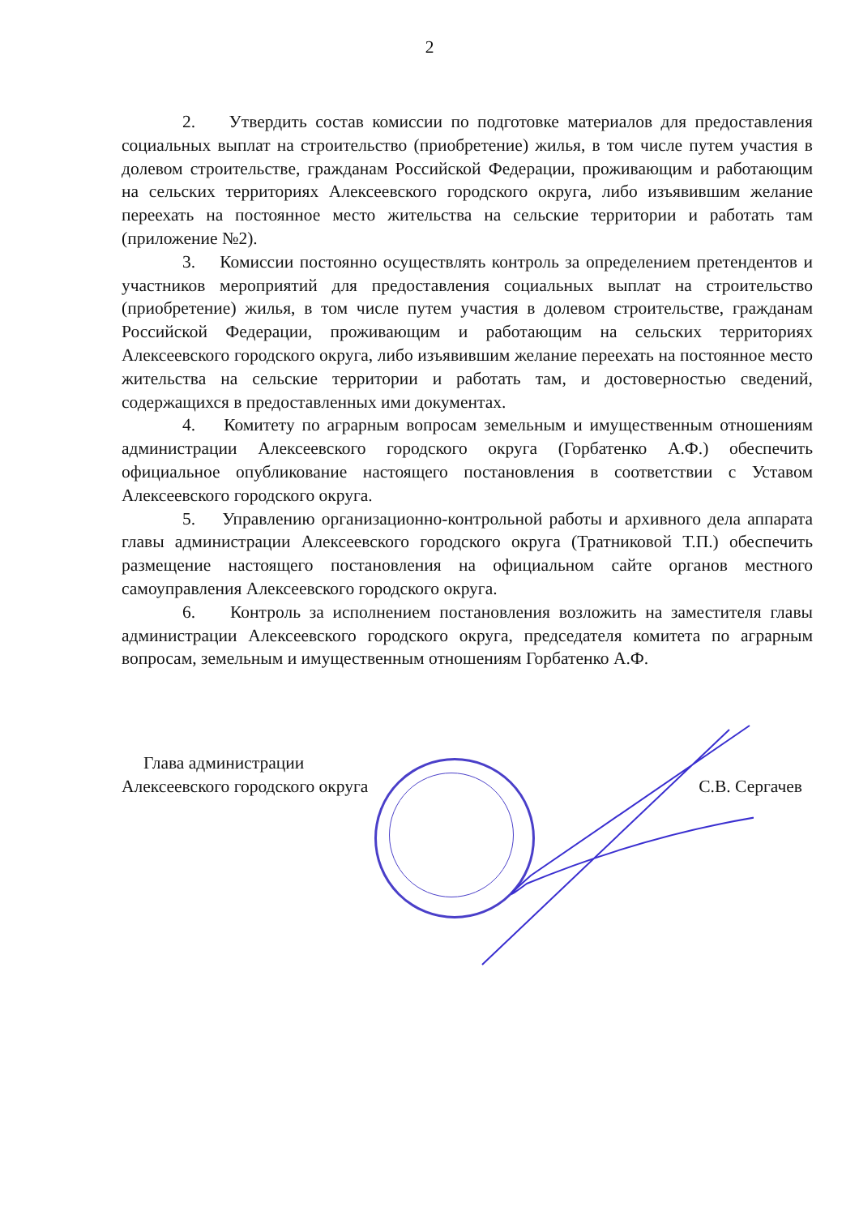2
2. Утвердить состав комиссии по подготовке материалов для предоставления социальных выплат на строительство (приобретение) жилья, в том числе путем участия в долевом строительстве, гражданам Российской Федерации, проживающим и работающим на сельских территориях Алексеевского городского округа, либо изъявившим желание переехать на постоянное место жительства на сельские территории и работать там (приложение №2).
3. Комиссии постоянно осуществлять контроль за определением претендентов и участников мероприятий для предоставления социальных выплат на строительство (приобретение) жилья, в том числе путем участия в долевом строительстве, гражданам Российской Федерации, проживающим и работающим на сельских территориях Алексеевского городского округа, либо изъявившим желание переехать на постоянное место жительства на сельские территории и работать там, и достоверностью сведений, содержащихся в предоставленных ими документах.
4. Комитету по аграрным вопросам земельным и имущественным отношениям администрации Алексеевского городского округа (Горбатенко А.Ф.) обеспечить официальное опубликование настоящего постановления в соответствии с Уставом Алексеевского городского округа.
5. Управлению организационно-контрольной работы и архивного дела аппарата главы администрации Алексеевского городского округа (Тратниковой Т.П.) обеспечить размещение настоящего постановления на официальном сайте органов местного самоуправления Алексеевского городского округа.
6. Контроль за исполнением постановления возложить на заместителя главы администрации Алексеевского городского округа, председателя комитета по аграрным вопросам, земельным и имущественным отношениям Горбатенко А.Ф.
Глава администрации
Алексеевского городского округа
С.В. Сергачев